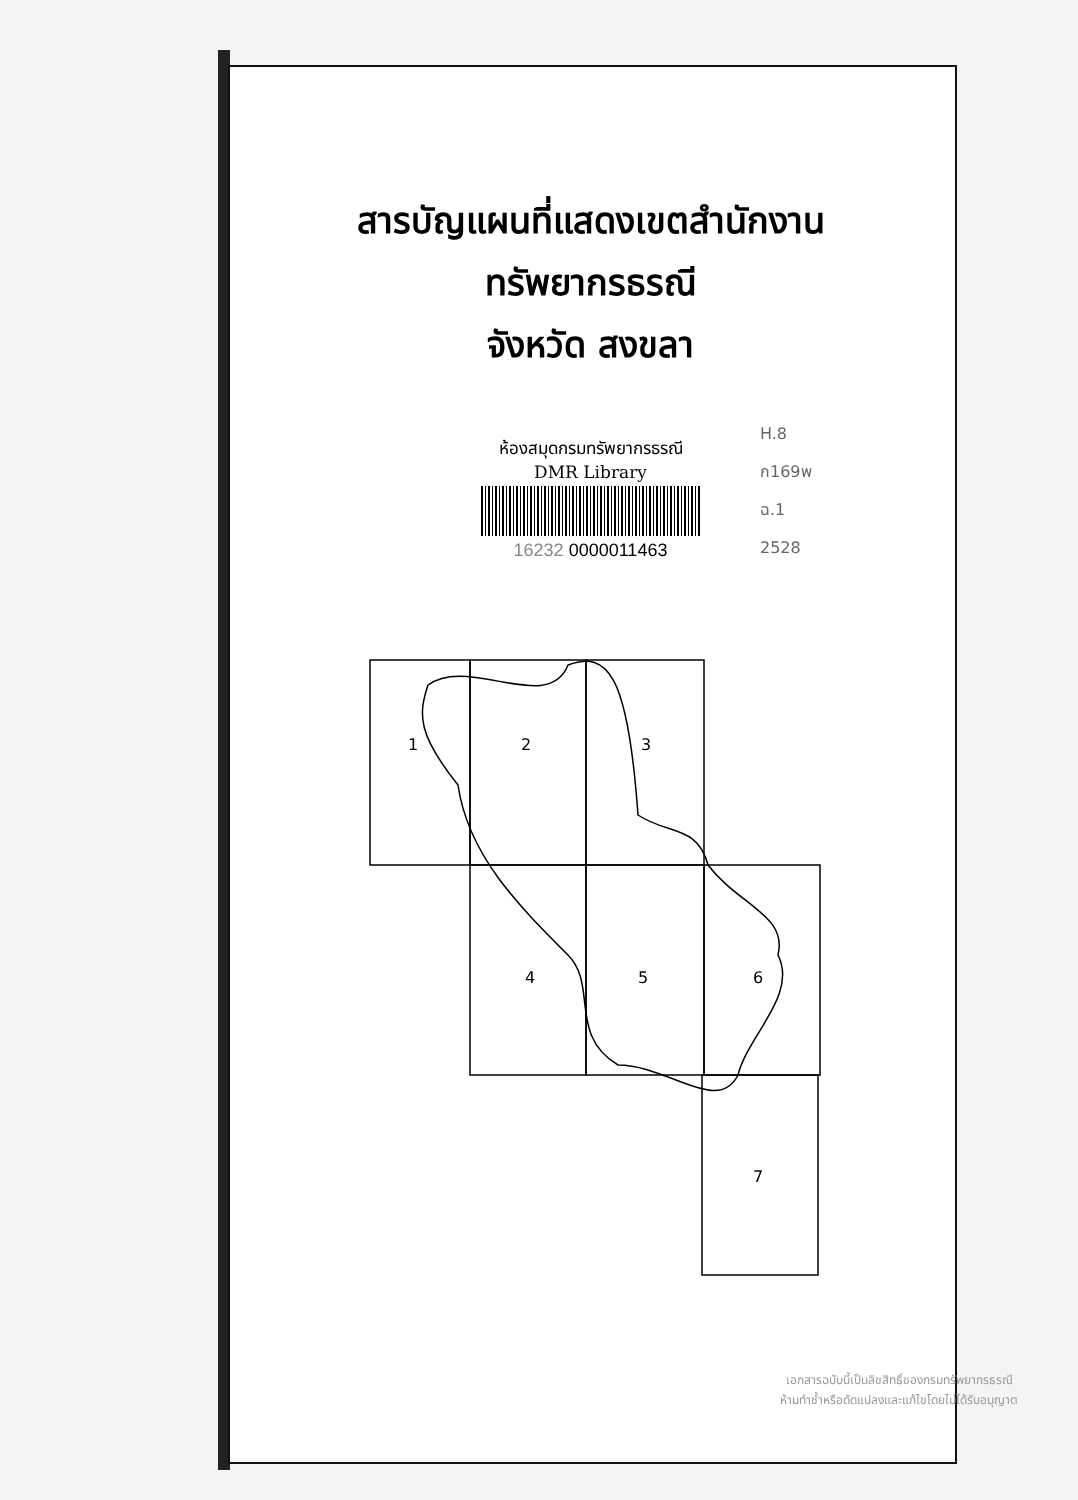สารบัญแผนที่แสดงเขตสำนักงาน
ทรัพยากรธรณี
จังหวัด สงขลา
ห้องสมุดกรมทรัพยากรธรณี
DMR Library
16232 0000011463
H.8
ก169พ
ฉ.1
2528
1
2
3
4
5
6
7
เอกสารฉบับนี้เป็นลิขสิทธิ์ของกรมทรัพยากรธรณี
ห้ามทำซ้ำหรือดัดแปลงและแก้ไขโดยไม่ได้รับอนุญาต